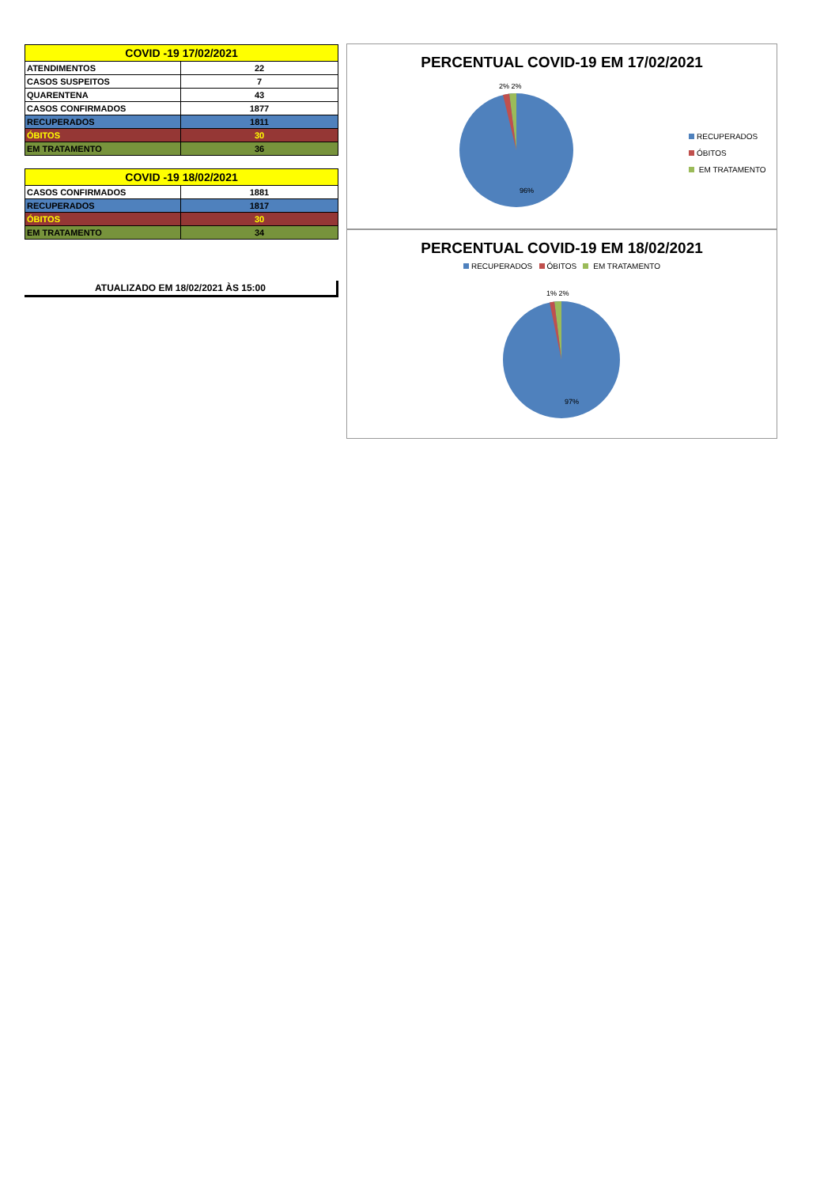| COVID -19 17/02/2021 | |
| --- | --- |
| ATENDIMENTOS | 22 |
| CASOS SUSPEITOS | 7 |
| QUARENTENA | 43 |
| CASOS CONFIRMADOS | 1877 |
| RECUPERADOS | 1811 |
| ÓBITOS | 30 |
| EM TRATAMENTO | 36 |
| COVID -19 18/02/2021 | |
| --- | --- |
| CASOS CONFIRMADOS | 1881 |
| RECUPERADOS | 1817 |
| ÓBITOS | 30 |
| EM TRATAMENTO | 34 |
ATUALIZADO EM 18/02/2021 ÀS 15:00
PERCENTUAL COVID-19 EM 17/02/2021
2% 2%
96%
RECUPERADOS
ÓBITOS
EM TRATAMENTO
PERCENTUAL COVID-19 EM 18/02/2021
RECUPERADOS ÓBITOS EM TRATAMENTO
1% 2%
97%